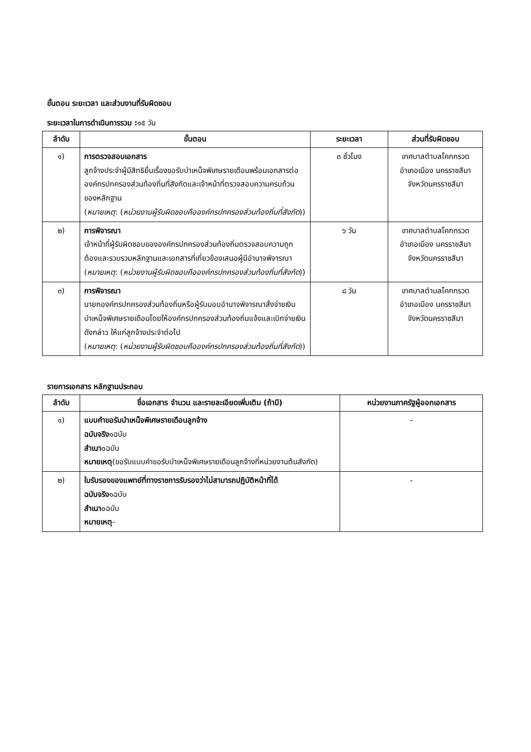ขั้นตอน ระยะเวลา และส่วนงานที่รับผิดชอบ
ระยะเวลาในการดำเนินการรวม : ๑๕ วัน
| ลำดับ | ขั้นตอน | ระยะเวลา | ส่วนที่รับผิดชอบ |
| --- | --- | --- | --- |
| ๑) | การตรวจสอบเอกสาร ลูกจ้างประจำผู้มีสิทธิยื่นเรื่องขอรับบำเหน็จพิเศษรายเดือนพร้อมเอกสารต่อองค์กรปกครองส่วนท้องถิ่นที่สังกัดและเจ้าหน้าที่ตรวจสอบความครบถ้วนของหลักฐาน ( หมายเหตุ : ( หน่วยงานผู้รับผิดชอบคือองค์กรปกครองส่วนท้องถิ่นที่สังกัด )) | ๓ ชั่วโมง | เทศบาลตำบลโคกกรวด อำเภอเมือง นครราชสีมาจังหวัดนครราชสีมา |
| ๒) | การพิจารณา เจ้าหน้าที่ผู้รับผิดชอบขององค์กรปกครองส่วนท้องถิ่นตรวจสอบความถูกต้องและรวบรวมหลักฐานและเอกสารที่เกี่ยวข้องเสนอผู้มีอำนาจพิจารณา ( หมายเหตุ : ( หน่วยงานผู้รับผิดชอบคือองค์กรปกครองส่วนท้องถิ่นที่สังกัด )) | ๖ วัน | เทศบาลตำบลโคกกรวด อำเภอเมือง นครราชสีมาจังหวัดนครราชสีมา |
| ๓) | การพิจารณา นายกองค์กรปกครองส่วนท้องถิ่นหรือผู้รับมอบอำนาจพิจารณาสั่งจ่ายเงินบำเหน็จพิเศษรายเดือนโดยให้องค์กรปกครองส่วนท้องถิ่นแจ้งและเบิกจ่ายเงินดังกล่าว ให้แก่ลูกจ้างประจำต่อไป ( หมายเหตุ : ( หน่วยงานผู้รับผิดชอบคือองค์กรปกครองส่วนท้องถิ่นที่สังกัด )) | ๘ วัน | เทศบาลตำบลโคกกรวด อำเภอเมือง นครราชสีมาจังหวัดนครราชสีมา |
รายการเอกสาร หลักฐานประกอบ
| ลำดับ | ชื่อเอกสาร จำนวน และรายละเอียดเพิ่มเติม (ถ้ามี) | หน่วยงานภาครัฐผู้ออกเอกสาร |
| --- | --- | --- |
| ๑) | แบบคำขอรับบำเหน็จพิเศษรายเดือนลูกจ้าง ฉบับจริง ๑ฉบับ สำเนา ๐ฉบับ หมายเหตุ (ขอรับแบบคำขอรับบำเหน็จพิเศษรายเดือนลูกจ้างที่หน่วยงานต้นสังกัด) | - |
| ๒) | ใบรับรองของแพทย์ที่ทางราชการรับรองว่าไม่สามารถปฏิบัติหน้าที่ได้ ฉบับจริง ๑ฉบับ สำเนา ๐ฉบับ หมายเหตุ - | - |